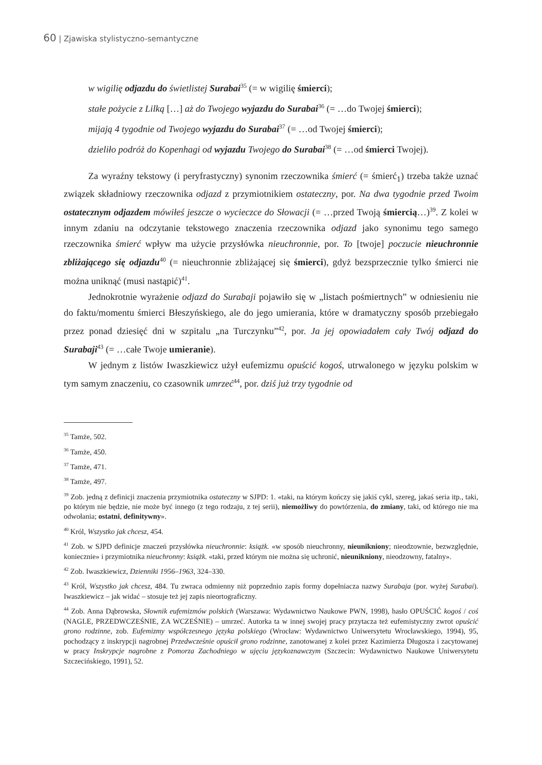60 | Zjawiska stylistyczno-semantyczne
w wigilię odjazdu do świetlistej Surabai<sup>35</sup> (= w wigilię śmierci);
stałe pożycie z Lilką […] aż do Twojego wyjazdu do Surabai<sup>36</sup> (= …do Twojej śmierci);
mijają 4 tygodnie od Twojego wyjazdu do Surabai<sup>37</sup> (= …od Twojej śmierci);
dzieliło podróż do Kopenhagi od wyjazdu Twojego do Surabai<sup>38</sup> (= …od śmierci Twojej).
Za wyraźny tekstowy (i peryfrastyczny) synonim rzeczownika śmierć (= śmierć<sub>1</sub>) trzeba także uznać związek składniowy rzeczownika odjazd z przymiotnikiem ostateczny, por. Na dwa tygodnie przed Twoim ostatecznym odjazdem mówiłeś jeszcze o wycieczce do Słowacji (= …przed Twoją śmiercią…)<sup>39</sup>. Z kolei w innym zdaniu na odczytanie tekstowego znaczenia rzeczownika odjazd jako synonimu tego samego rzeczownika śmierć wpływ ma użycie przysłówka nieuchronnie, por. To [twoje] poczucie nieuchronnie zbliżającego się odjazdu<sup>40</sup> (= nieuchronnie zbliżającej się śmierci), gdyż bezsprzecznie tylko śmierci nie można uniknąć (musi nastąpić)<sup>41</sup>.
Jednokrotnie wyrażenie odjazd do Surabaji pojawiło się w „listach pośmiertnych” w odniesieniu nie do faktu/momentu śmierci Błeszyńskiego, ale do jego umierania, które w dramatyczny sposób przebiegało przez ponad dziesięć dni w szpitalu „na Turczynku”<sup>42</sup>, por. Ja jej opowiadałem cały Twój odjazd do Surabaji<sup>43</sup> (= …całe Twoje umieranie).
W jednym z listów Iwaszkiewicz użył eufemizmu opuścić kogoś, utrwalonego w języku polskim w tym samym znaczeniu, co czasownik umrzeć<sup>44</sup>, por. dziś już trzy tygodnie od
<sup>35</sup> Tamże, 502.
<sup>36</sup> Tamże, 450.
<sup>37</sup> Tamże, 471.
<sup>38</sup> Tamże, 497.
<sup>39</sup> Zob. jedną z definicji znaczenia przymiotnika ostateczny w SJPD: 1. «taki, na którym kończy się jakiś cykl, szereg, jakaś seria itp., taki, po którym nie będzie, nie może być innego (z tego rodzaju, z tej serii), niemożliwy do powtórzenia, do zmiany, taki, od którego nie ma odwołania; ostatni, definitywny».
<sup>40</sup> Król, Wszystko jak chcesz, 454.
<sup>41</sup> Zob. w SJPD definicje znaczeń przysłówka nieuchronnie: książk. «w sposób nieuchronny, nieunikniony; nieodzownie, bezwzględnie, koniecznie» i przymiotnika nieuchronny: książk. «taki, przed którym nie można się uchronić, nieunikniony, nieodzowny, fatalny».
<sup>42</sup> Zob. Iwaszkiewicz, Dzienniki 1956–1963, 324–330.
<sup>43</sup> Król, Wszystko jak chcesz, 484. Tu zwraca odmienny niż poprzednio zapis formy dopełniacza nazwy Surabaja (por. wyżej Surabai). Iwaszkiewicz – jak widać – stosuje też jej zapis nieortograficzny.
<sup>44</sup> Zob. Anna Dąbrowska, Słownik eufemizmów polskich (Warszawa: Wydawnictwo Naukowe PWN, 1998), hasło OPUŚCIĆ kogoś / coś (NAGLE, PRZEDWCZEŚNIE, ZA WCZEŚNIE) – umrzeć. Autorka ta w innej swojej pracy przytacza też eufemistyczny zwrot opuścić grono rodzinne, zob. Eufemizmy współczesnego języka polskiego (Wrocław: Wydawnictwo Uniwersytetu Wrocławskiego, 1994), 95, pochodzący z inskrypcji nagrobnej Przedwcześnie opuścił grono rodzinne, zanotowanej z kolei przez Kazimierza Długosza i zacytowanej w pracy Inskrypcje nagrobne z Pomorza Zachodniego w ujęciu językoznawczym (Szczecin: Wydawnictwo Naukowe Uniwersytetu Szczecińskiego, 1991), 52.